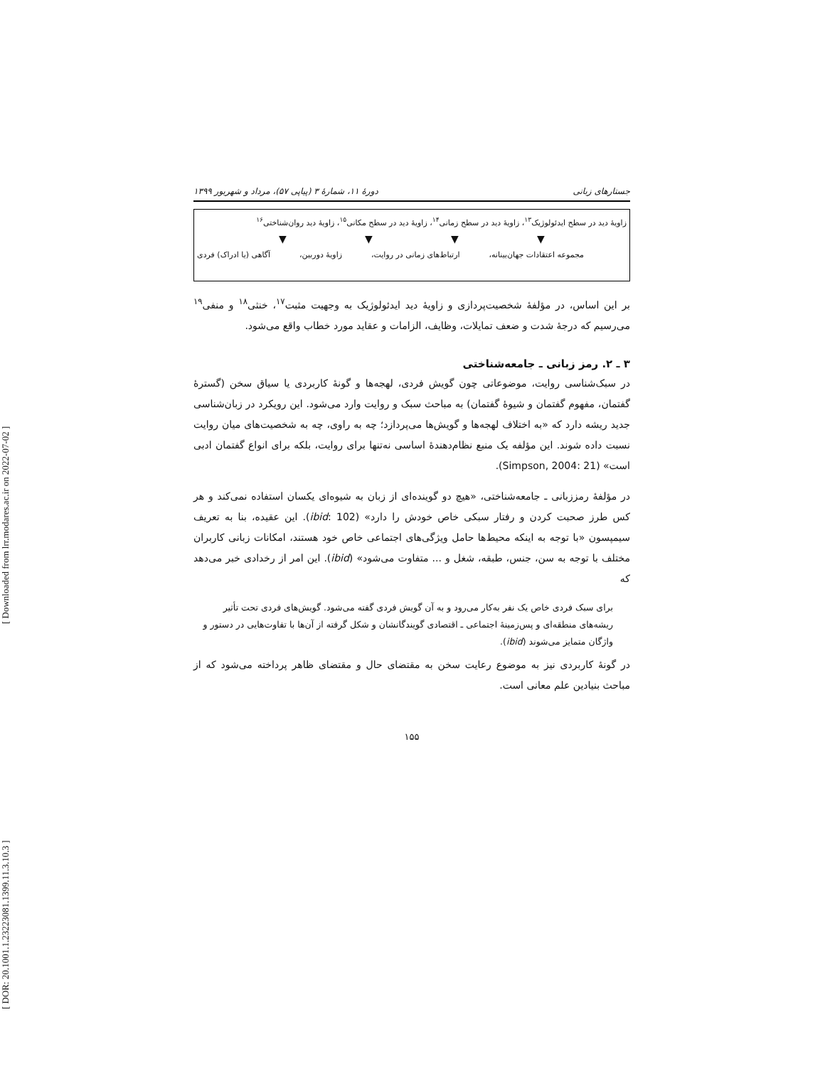[ DOR: 20.1001.1.23223081.1399.11.3.10.3 ] [ Downloaded from lrr.modares.ac.ir on 2022-07-02 ]
جستارهای زبانی دورهٔ ۱۱، شمارهٔ ۳ (پیاپی ۵۷)، مرداد و شهریور ۱۳۹۹
زاویهٔ دید در سطح ایدئولوژیک<sup>۱۳</sup>، زاویهٔ دید در سطح زمانی<sup>۱۴</sup>، زاویهٔ دید در سطح مکانی<sup>۱۵</sup>، زاویهٔ دید روان‌شناختی<sup>۱۶</sup>
▼ ▼ ▼ ▼
مجموعه اعتقادات جهان‌بینانه، ارتباط‌های زمانی در روایت، زاویهٔ دوربین، آگاهی (یا ادراک) فردی
بر این اساس، در مؤلفهٔ شخصیت‌پردازی و زاویهٔ دید ایدئولوژیک به وجهیت مثبت<sup>۱۷</sup>، خنثی<sup>۱۸</sup> و منفی<sup>۱۹</sup> می‌رسیم که درجهٔ شدت و ضعف تمایلات، وظایف، الزامات و عقاید مورد خطاب واقع می‌شود.
۳ ـ ۲. رمز زبانی ـ جامعه‌شناختی
در سبک‌شناسی روایت، موضوعاتی چون گویش فردی، لهجه‌ها و گونهٔ کاربردی یا سیاق سخن (گسترهٔ گفتمان، مفهوم گفتمان و شیوهٔ گفتمان) به مباحث سبک و روایت وارد می‌شود. این رویکرد در زبان‌شناسی جدید ریشه دارد که «به اختلاف لهجه‌ها و گویش‌ها می‌پردازد؛ چه به راوی، چه به شخصیت‌های میان روایت نسبت داده شوند. این مؤلفه یک منبع نظام‌دهندهٔ اساسی نه‌تنها برای روایت، بلکه برای انواع گفتمان ادبی است» (Simpson, 2004: 21).
در مؤلفهٔ رمززبانی ـ جامعه‌شناختی، «هیچ دو گوینده‌ای از زبان به شیوه‌ای یکسان استفاده نمی‌کند و هر کس طرز صحبت کردن و رفتار سبکی خاص خودش را دارد» (ibid: 102). این عقیده، بنا به تعریف سیمپسون «با توجه به اینکه محیط‌ها حامل ویژگی‌های اجتماعی خاص خود هستند، امکانات زبانی کاربران مختلف با توجه به سن، جنس، طبقه، شغل و ... متفاوت می‌شود» (ibid). این امر از رخدادی خبر می‌دهد که
برای سبک فردی خاص یک نفر به‌کار می‌رود و به آن گویش فردی گفته می‌شود. گویش‌های فردی تحت تأثیر ریشه‌های منطقه‌ای و پس‌زمینهٔ اجتماعی ـ اقتصادی گویندگانشان و شکل گرفته از آن‌ها با تفاوت‌هایی در دستور و واژگان متمایز می‌شوند (ibid).
در گونهٔ کاربردی نیز به موضوع رعایت سخن به مقتضای حال و مقتضای ظاهر پرداخته می‌شود که از مباحث بنیادین علم معانی است.
۱۵۵